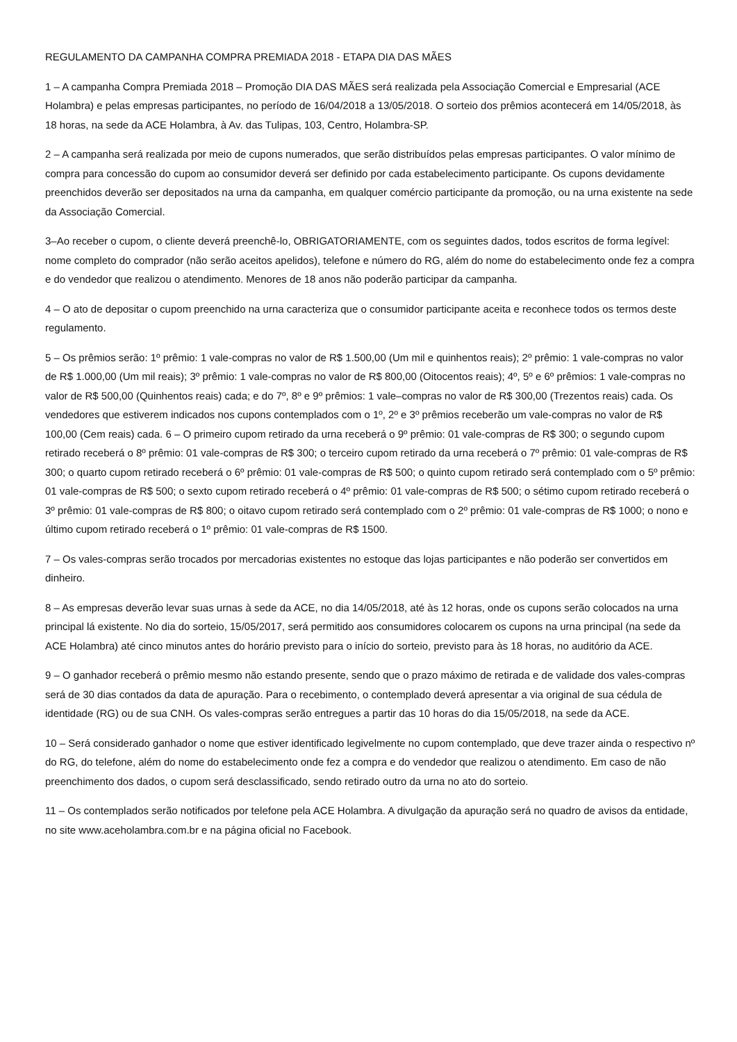REGULAMENTO DA CAMPANHA COMPRA PREMIADA 2018 - ETAPA DIA DAS MÃES
1 – A campanha Compra Premiada 2018 – Promoção DIA DAS MÃES será realizada pela Associação Comercial e Empresarial (ACE Holambra) e pelas empresas participantes, no período de 16/04/2018 a 13/05/2018. O sorteio dos prêmios acontecerá em 14/05/2018, às 18 horas, na sede da ACE Holambra, à Av. das Tulipas, 103, Centro, Holambra-SP.
2 – A campanha será realizada por meio de cupons numerados, que serão distribuídos pelas empresas participantes. O valor mínimo de compra para concessão do cupom ao consumidor deverá ser definido por cada estabelecimento participante. Os cupons devidamente preenchidos deverão ser depositados na urna da campanha, em qualquer comércio participante da promoção, ou na urna existente na sede da Associação Comercial.
3–Ao receber o cupom, o cliente deverá preenchê-lo, OBRIGATORIAMENTE, com os seguintes dados, todos escritos de forma legível: nome completo do comprador (não serão aceitos apelidos), telefone e número do RG, além do nome do estabelecimento onde fez a compra e do vendedor que realizou o atendimento. Menores de 18 anos não poderão participar da campanha.
4 – O ato de depositar o cupom preenchido na urna caracteriza que o consumidor participante aceita e reconhece todos os termos deste regulamento.
5 – Os prêmios serão: 1º prêmio: 1 vale-compras no valor de R$ 1.500,00 (Um mil e quinhentos reais); 2º prêmio: 1 vale-compras no valor de R$ 1.000,00 (Um mil reais); 3º prêmio: 1 vale-compras no valor de R$ 800,00 (Oitocentos reais); 4º, 5º e 6º prêmios: 1 vale-compras no valor de R$ 500,00 (Quinhentos reais) cada; e do 7º, 8º e 9º prêmios: 1 vale–compras no valor de R$ 300,00 (Trezentos reais) cada. Os vendedores que estiverem indicados nos cupons contemplados com o 1º, 2º e 3º prêmios receberão um vale-compras no valor de R$ 100,00 (Cem reais) cada. 6 – O primeiro cupom retirado da urna receberá o 9º prêmio: 01 vale-compras de R$ 300; o segundo cupom retirado receberá o 8º prêmio: 01 vale-compras de R$ 300; o terceiro cupom retirado da urna receberá o 7º prêmio: 01 vale-compras de R$ 300; o quarto cupom retirado receberá o 6º prêmio: 01 vale-compras de R$ 500; o quinto cupom retirado será contemplado com o 5º prêmio: 01 vale-compras de R$ 500; o sexto cupom retirado receberá o 4º prêmio: 01 vale-compras de R$ 500; o sétimo cupom retirado receberá o 3º prêmio: 01 vale-compras de R$ 800; o oitavo cupom retirado será contemplado com o 2º prêmio: 01 vale-compras de R$ 1000; o nono e último cupom retirado receberá o 1º prêmio: 01 vale-compras de R$ 1500.
7 – Os vales-compras serão trocados por mercadorias existentes no estoque das lojas participantes e não poderão ser convertidos em dinheiro.
8 – As empresas deverão levar suas urnas à sede da ACE, no dia 14/05/2018, até às 12 horas, onde os cupons serão colocados na urna principal lá existente. No dia do sorteio, 15/05/2017, será permitido aos consumidores colocarem os cupons na urna principal (na sede da ACE Holambra) até cinco minutos antes do horário previsto para o início do sorteio, previsto para às 18 horas, no auditório da ACE.
9 – O ganhador receberá o prêmio mesmo não estando presente, sendo que o prazo máximo de retirada e de validade dos vales-compras será de 30 dias contados da data de apuração. Para o recebimento, o contemplado deverá apresentar a via original de sua cédula de identidade (RG) ou de sua CNH. Os vales-compras serão entregues a partir das 10 horas do dia 15/05/2018, na sede da ACE.
10 – Será considerado ganhador o nome que estiver identificado legivelmente no cupom contemplado, que deve trazer ainda o respectivo nº do RG, do telefone, além do nome do estabelecimento onde fez a compra e do vendedor que realizou o atendimento. Em caso de não preenchimento dos dados, o cupom será desclassificado, sendo retirado outro da urna no ato do sorteio.
11 – Os contemplados serão notificados por telefone pela ACE Holambra. A divulgação da apuração será no quadro de avisos da entidade, no site www.aceholambra.com.br e na página oficial no Facebook.